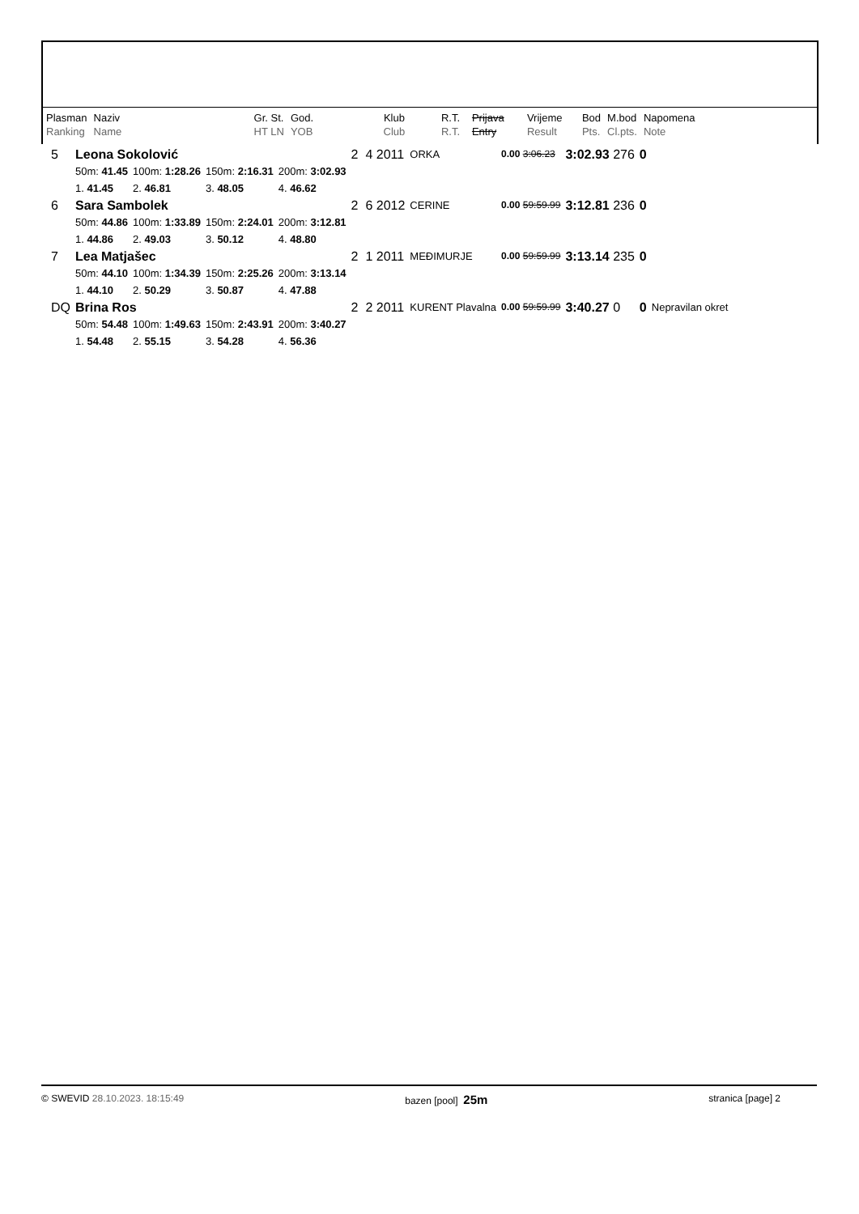| Plasman | Naziv | Gr. St. | God. | Klub | R.T. | Prijava | Vrijeme | Bod | M.bod | Napomena |
| Ranking | Name | HT LN | YOB | Club | R.T. | Entry | Result | Pts. | Cl.pts. | Note |
| 5 | Leona Sokolović | | | | 2 4 2011 | ORKA | 0.00 3:06.23 | 3:02.93 276 | 0 | |
| | 50m: 41.45 | 100m: 1:28.26 | 150m: 2:16.31 | 200m: 3:02.93 | | | | | | |
| | 1. 41.45 | 2. 46.81 | 3. 48.05 | 4. 46.62 | | | | | | |
| 6 | Sara Sambolek | | | | 2 6 2012 | CERINE | 0.00 59:59.99 | 3:12.81 236 | 0 | |
| | 50m: 44.86 | 100m: 1:33.89 | 150m: 2:24.01 | 200m: 3:12.81 | | | | | | |
| | 1. 44.86 | 2. 49.03 | 3. 50.12 | 4. 48.80 | | | | | | |
| 7 | Lea Matjašec | | | | 2 1 2011 | MEĐIMURJE | 0.00 59:59.99 | 3:13.14 235 | 0 | |
| | 50m: 44.10 | 100m: 1:34.39 | 150m: 2:25.26 | 200m: 3:13.14 | | | | | | |
| | 1. 44.10 | 2. 50.29 | 3. 50.87 | 4. 47.88 | | | | | | |
| DQ | Brina Ros | | | | 2 2 2011 | KURENT Plavalna | 0.00 59:59.99 | 3:40.27 0 | 0 | Nepravilan okret |
| | 50m: 54.48 | 100m: 1:49.63 | 150m: 2:43.91 | 200m: 3:40.27 | | | | | | |
| | 1. 54.48 | 2. 55.15 | 3. 54.28 | 4. 56.36 | | | | | | |
© SWEVID 28.10.2023. 18:15:49 bazen [pool] 25m stranica [page] 2